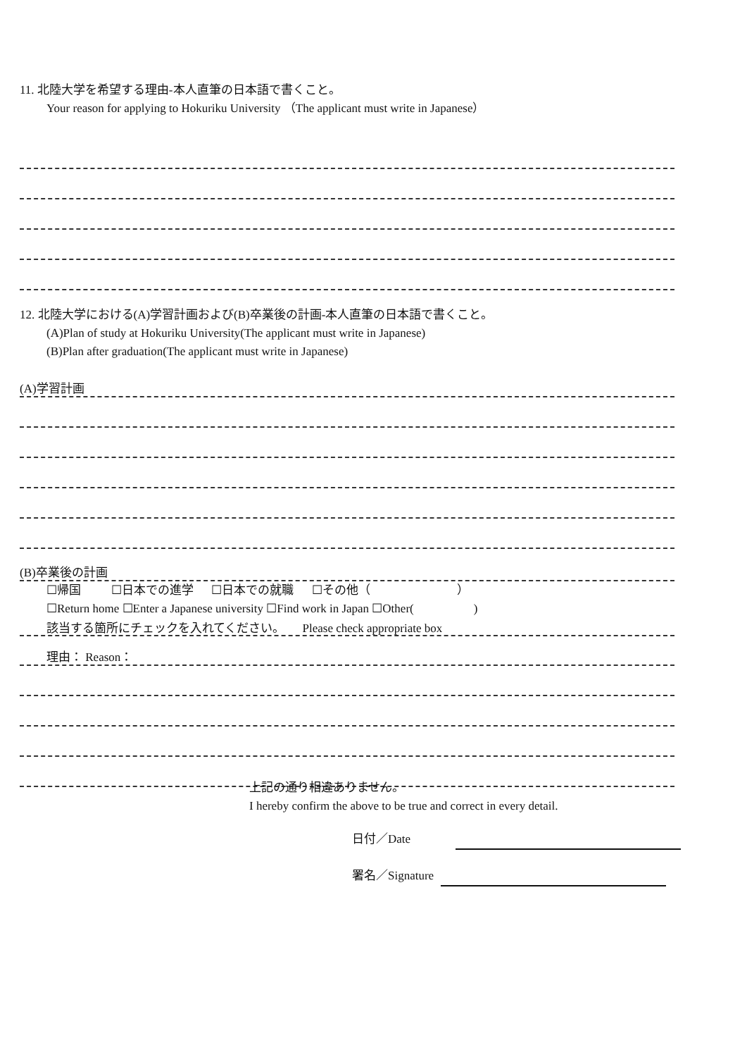11. 北陸大学を希望する理由-本人直筆の日本語で書くこと。
Your reason for applying to Hokuriku University （The applicant must write in Japanese）
12. 北陸大学における(A)学習計画および(B)卒業後の計画-本人直筆の日本語で書くこと。
(A)Plan of study at Hokuriku University(The applicant must write in Japanese)
(B)Plan after graduation(The applicant must write in Japanese)
(A)学習計画
(B)卒業後の計画
☐帰国 ☐日本での進学 ☐日本での就職 ☐その他（ ）
☐Return home ☐Enter a Japanese university ☐Find work in Japan ☐Other( )
該当する箇所にチェックを入れてください。 Please check appropriate box
理由： Reason：
上記の通り相違ありません。
I hereby confirm the above to be true and correct in every detail.
日付／Date
署名／Signature